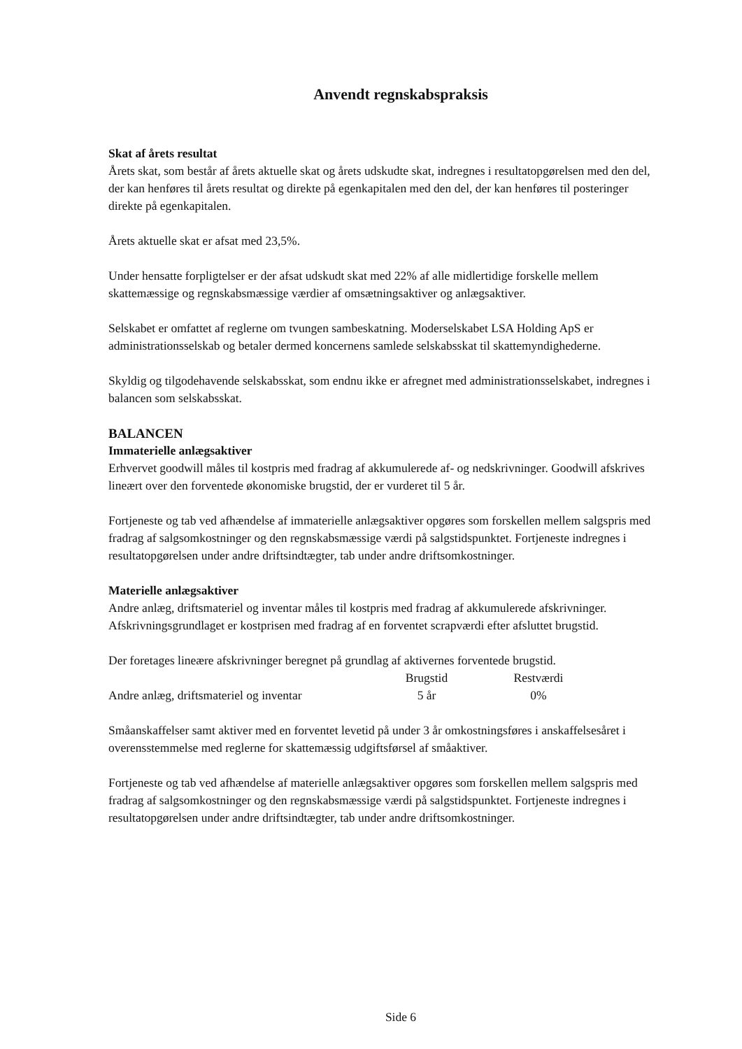Anvendt regnskabspraksis
Skat af årets resultat
Årets skat, som består af årets aktuelle skat og årets udskudte skat, indregnes i resultatopgørelsen med den del, der kan henføres til årets resultat og direkte på egenkapitalen med den del, der kan henføres til posteringer direkte på egenkapitalen.
Årets aktuelle skat er afsat med 23,5%.
Under hensatte forpligtelser er der afsat udskudt skat med 22% af alle midlertidige forskelle mellem skattemæssige og regnskabsmæssige værdier af omsætningsaktiver og anlægsaktiver.
Selskabet er omfattet af reglerne om tvungen sambeskatning. Moderselskabet LSA Holding ApS er administrationsselskab og betaler dermed koncernens samlede selskabsskat til skattemyndighederne.
Skyldig og tilgodehavende selskabsskat, som endnu ikke er afregnet med administrationsselskabet, indregnes i balancen som selskabsskat.
BALANCEN
Immaterielle anlægsaktiver
Erhvervet goodwill måles til kostpris med fradrag af akkumulerede af- og nedskrivninger. Goodwill afskrives lineært over den forventede økonomiske brugstid, der er vurderet til 5 år.
Fortjeneste og tab ved afhændelse af immaterielle anlægsaktiver opgøres som forskellen mellem salgspris med fradrag af salgsomkostninger og den regnskabsmæssige værdi på salgstidspunktet. Fortjeneste indregnes i resultatopgørelsen under andre driftsindtægter, tab under andre driftsomkostninger.
Materielle anlægsaktiver
Andre anlæg, driftsmateriel og inventar måles til kostpris med fradrag af akkumulerede afskrivninger. Afskrivningsgrundlaget er kostprisen med fradrag af en forventet scrapværdi efter afsluttet brugstid.
Der foretages lineære afskrivninger beregnet på grundlag af aktivernes forventede brugstid.
| | Brugstid | Restværdi |
| --- | --- | --- |
| Andre anlæg, driftsmateriel og inventar | 5 år | 0% |
Småanskaffelser samt aktiver med en forventet levetid på under 3 år omkostningsføres i anskaffelsesåret i overensstemmelse med reglerne for skattemæssig udgiftsførsel af småaktiver.
Fortjeneste og tab ved afhændelse af materielle anlægsaktiver opgøres som forskellen mellem salgspris med fradrag af salgsomkostninger og den regnskabsmæssige værdi på salgstidspunktet. Fortjeneste indregnes i resultatopgørelsen under andre driftsindtægter, tab under andre driftsomkostninger.
Side 6